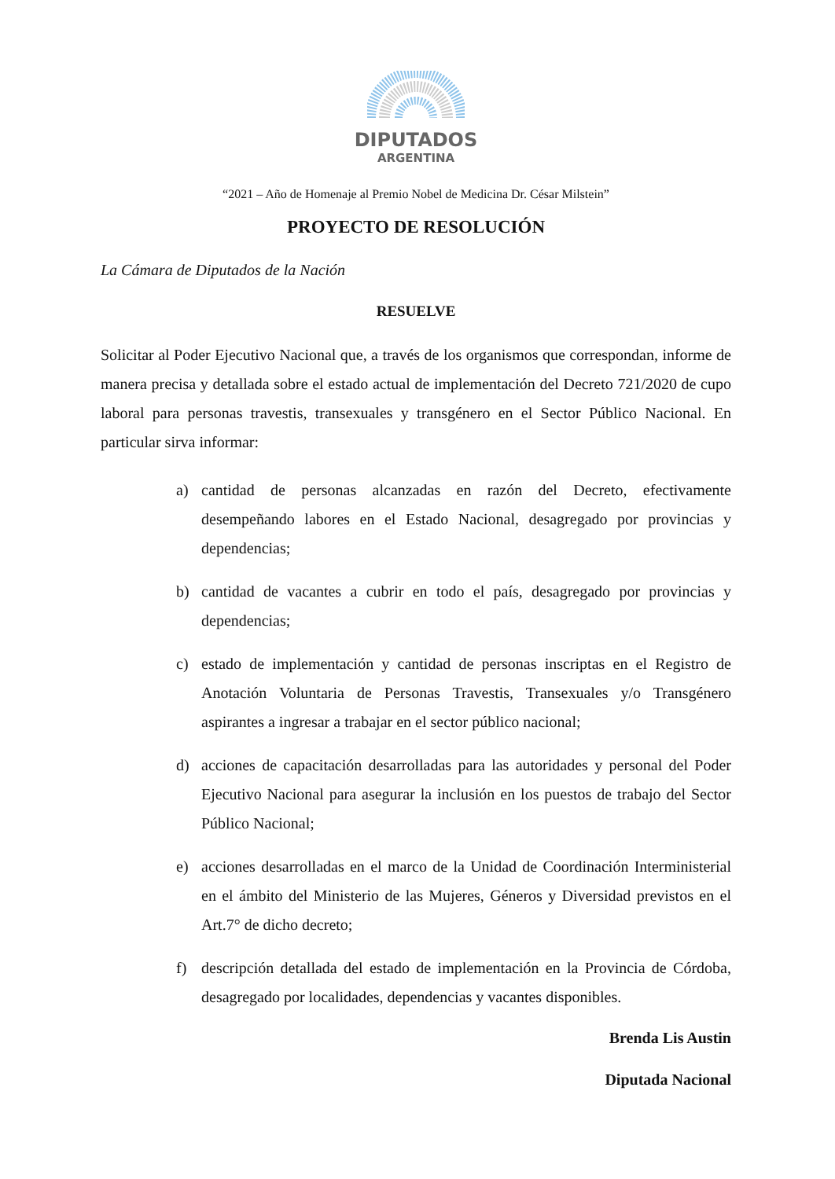DIPUTADOS
ARGENTINA
“2021 – Año de Homenaje al Premio Nobel de Medicina Dr. César Milstein”
PROYECTO DE RESOLUCIÓN
La Cámara de Diputados de la Nación
RESUELVE
Solicitar al Poder Ejecutivo Nacional que, a través de los organismos que correspondan, informe de manera precisa y detallada sobre el estado actual de implementación del Decreto 721/2020 de cupo laboral para personas travestis, transexuales y transgénero en el Sector Público Nacional. En particular sirva informar:
a) cantidad de personas alcanzadas en razón del Decreto, efectivamente desempeñando labores en el Estado Nacional, desagregado por provincias y dependencias;
b) cantidad de vacantes a cubrir en todo el país, desagregado por provincias y dependencias;
c) estado de implementación y cantidad de personas inscriptas en el Registro de Anotación Voluntaria de Personas Travestis, Transexuales y/o Transgénero aspirantes a ingresar a trabajar en el sector público nacional;
d) acciones de capacitación desarrolladas para las autoridades y personal del Poder Ejecutivo Nacional para asegurar la inclusión en los puestos de trabajo del Sector Público Nacional;
e) acciones desarrolladas en el marco de la Unidad de Coordinación Interministerial en el ámbito del Ministerio de las Mujeres, Géneros y Diversidad previstos en el Art.7° de dicho decreto;
f) descripción detallada del estado de implementación en la Provincia de Córdoba, desagregado por localidades, dependencias y vacantes disponibles.
Brenda Lis Austin
Diputada Nacional